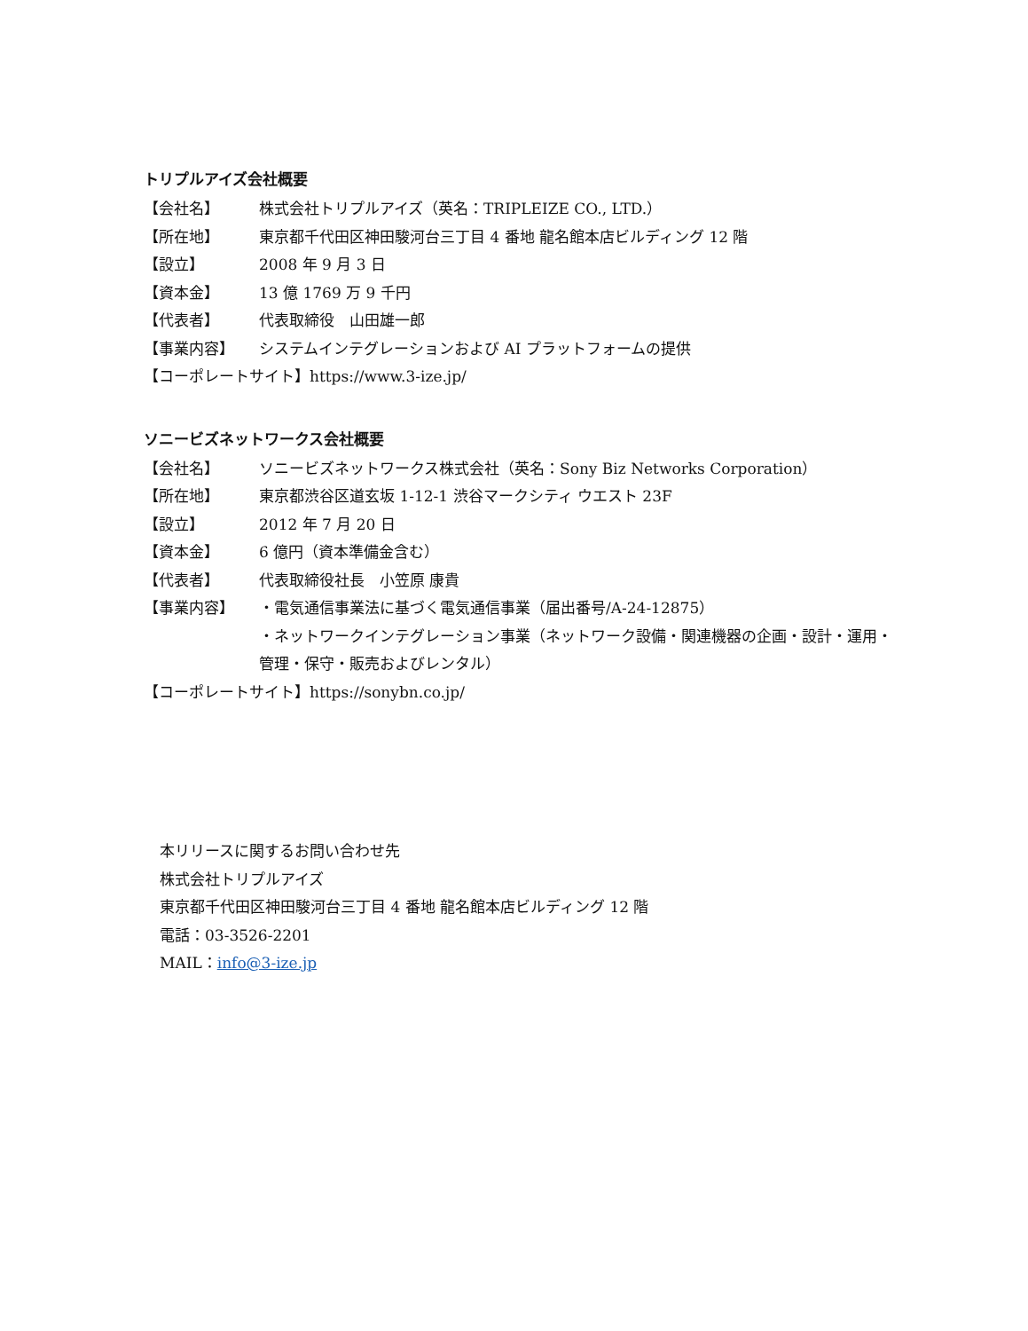トリプルアイズ会社概要
【会社名】 株式会社トリプルアイズ（英名：TRIPLEIZE CO., LTD.）
【所在地】 東京都千代田区神田駿河台三丁目 4 番地 龍名館本店ビルディング 12 階
【設立】 2008 年 9 月 3 日
【資本金】 13 億 1769 万 9 千円
【代表者】 代表取締役　山田雄一郎
【事業内容】 システムインテグレーションおよび AI プラットフォームの提供
【コーポレートサイト】https://www.3-ize.jp/
ソニービズネットワークス会社概要
【会社名】 ソニービズネットワークス株式会社（英名：Sony Biz Networks Corporation）
【所在地】 東京都渋谷区道玄坂 1-12-1 渋谷マークシティ ウエスト 23F
【設立】 2012 年 7 月 20 日
【資本金】 6 億円（資本準備金含む）
【代表者】 代表取締役社長　小笠原 康貴
【事業内容】 ・電気通信事業法に基づく電気通信事業（届出番号/A-24-12875）
・ネットワークインテグレーション事業（ネットワーク設備・関連機器の企画・設計・運用・管理・保守・販売およびレンタル）
【コーポレートサイト】https://sonybn.co.jp/
本リリースに関するお問い合わせ先
株式会社トリプルアイズ
東京都千代田区神田駿河台三丁目 4 番地 龍名館本店ビルディング 12 階
電話：03-3526-2201
MAIL：info@3-ize.jp